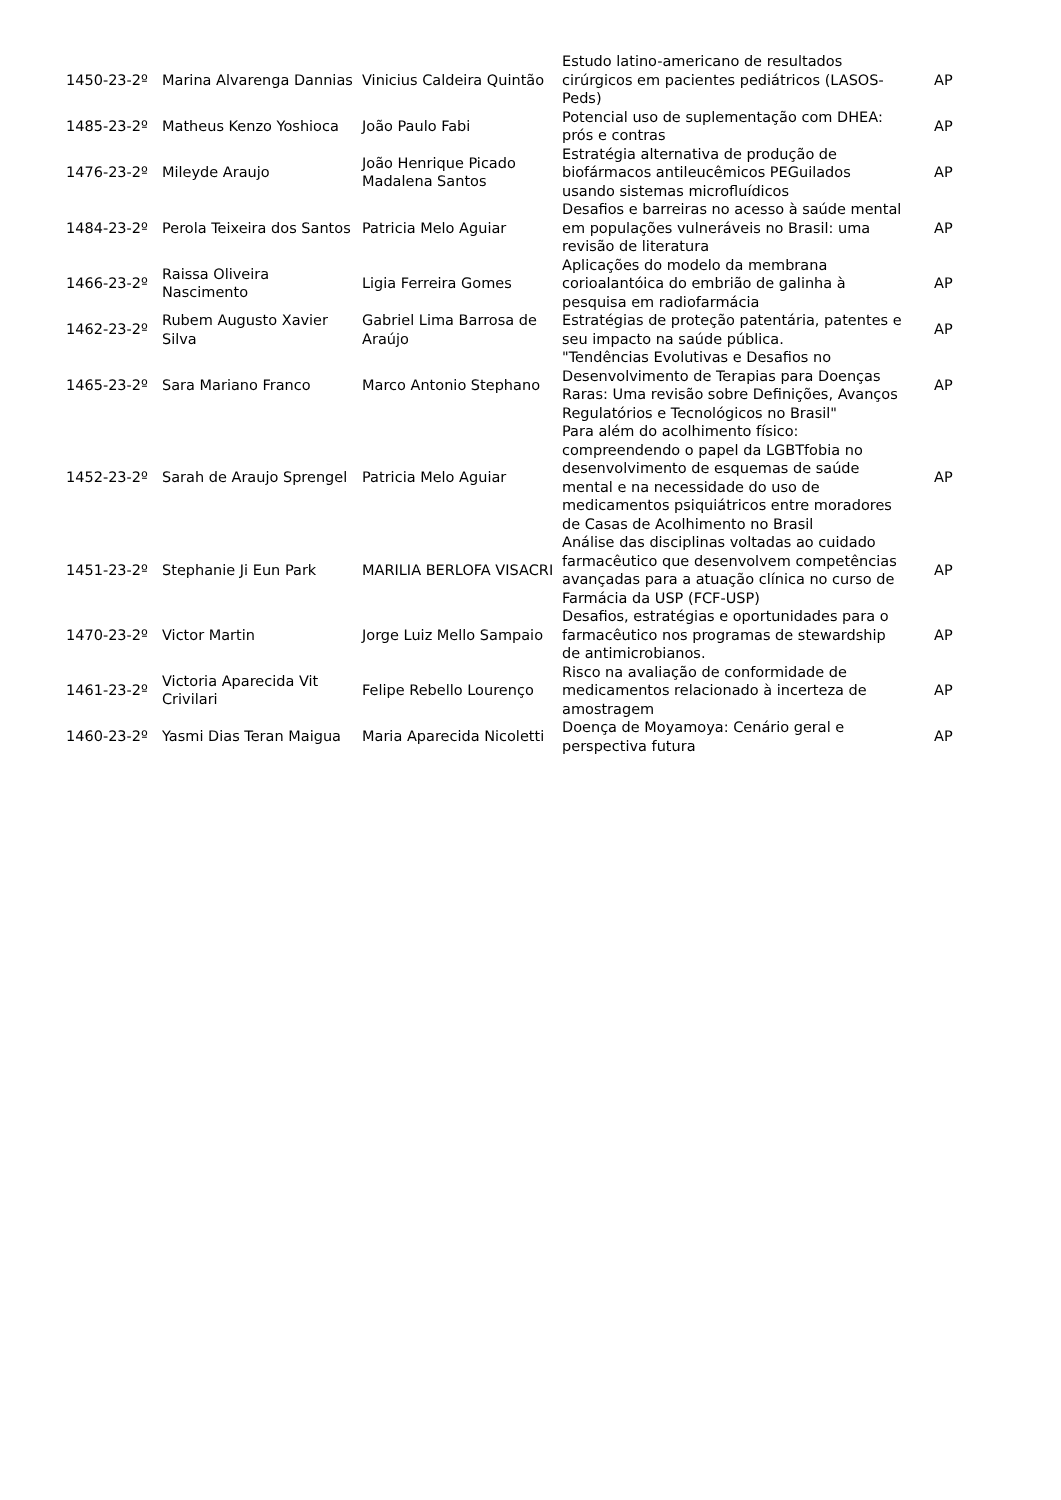| 1450-23-2º | Marina Alvarenga Dannias | Vinicius Caldeira Quintão | Estudo latino-americano de resultados cirúrgicos em pacientes pediátricos (LASOS-Peds) | AP |
| 1485-23-2º | Matheus Kenzo Yoshioca | João Paulo Fabi | Potencial uso de suplementação com DHEA: prós e contras | AP |
| 1476-23-2º | Mileyde Araujo | João Henrique Picado Madalena Santos | Estratégia alternativa de produção de biofármacos antileucêmicos PEGuilados usando sistemas microfluídicos | AP |
| 1484-23-2º | Perola Teixeira dos Santos | Patricia Melo Aguiar | Desafios e barreiras no acesso à saúde mental em populações vulneráveis no Brasil: uma revisão de literatura | AP |
| 1466-23-2º | Raissa Oliveira Nascimento | Ligia Ferreira Gomes | Aplicações do modelo da membrana corioalantóica do embrião de galinha à pesquisa em radiofarmácia | AP |
| 1462-23-2º | Rubem Augusto Xavier Silva | Gabriel Lima Barrosa de Araújo | Estratégias de proteção patentária, patentes e seu impacto na saúde pública. | AP |
| 1465-23-2º | Sara Mariano Franco | Marco Antonio Stephano | "Tendências Evolutivas e Desafios no Desenvolvimento de Terapias para Doenças Raras: Uma revisão sobre Definições, Avanços Regulatórios e Tecnológicos no Brasil" | AP |
| 1452-23-2º | Sarah de Araujo Sprengel | Patricia Melo Aguiar | Para além do acolhimento físico: compreendendo o papel da LGBTfobia no desenvolvimento de esquemas de saúde mental e na necessidade do uso de medicamentos psiquiátricos entre moradores de Casas de Acolhimento no Brasil | AP |
| 1451-23-2º | Stephanie Ji Eun Park | MARILIA BERLOFA VISACRI | Análise das disciplinas voltadas ao cuidado farmacêutico que desenvolvem competências avançadas para a atuação clínica no curso de Farmácia da USP (FCF-USP) | AP |
| 1470-23-2º | Victor Martin | Jorge Luiz Mello Sampaio | Desafios, estratégias e oportunidades para o farmacêutico nos programas de stewardship de antimicrobianos. | AP |
| 1461-23-2º | Victoria Aparecida Vit Crivilari | Felipe Rebello Lourenço | Risco na avaliação de conformidade de medicamentos relacionado à incerteza de amostragem | AP |
| 1460-23-2º | Yasmi Dias Teran Maigua | Maria Aparecida Nicoletti | Doença de Moyamoya: Cenário geral e perspectiva futura | AP |